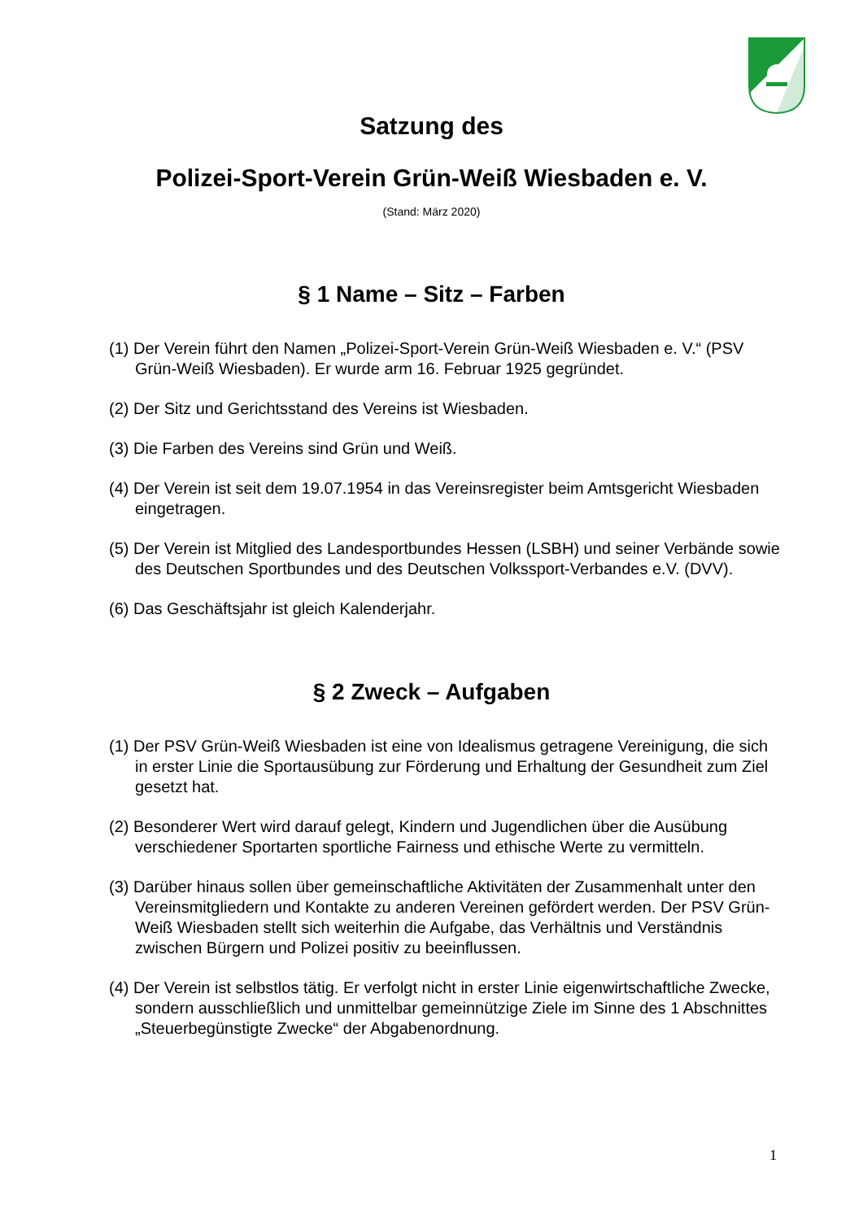Satzung des
Polizei-Sport-Verein Grün-Weiß Wiesbaden e. V.
(Stand: März 2020)
§ 1 Name – Sitz – Farben
(1) Der Verein führt den Namen „Polizei-Sport-Verein Grün-Weiß Wiesbaden e. V.“ (PSV Grün-Weiß Wiesbaden). Er wurde arm 16. Februar 1925 gegründet.
(2) Der Sitz und Gerichtsstand des Vereins ist Wiesbaden.
(3) Die Farben des Vereins sind Grün und Weiß.
(4) Der Verein ist seit dem 19.07.1954 in das Vereinsregister beim Amtsgericht Wiesbaden eingetragen.
(5) Der Verein ist Mitglied des Landesportbundes Hessen (LSBH) und seiner Verbände sowie des Deutschen Sportbundes und des Deutschen Volkssport-Verbandes e.V. (DVV).
(6) Das Geschäftsjahr ist gleich Kalenderjahr.
§ 2 Zweck – Aufgaben
(1) Der PSV Grün-Weiß Wiesbaden ist eine von Idealismus getragene Vereinigung, die sich in erster Linie die Sportausübung zur Förderung und Erhaltung der Gesundheit zum Ziel gesetzt hat.
(2) Besonderer Wert wird darauf gelegt, Kindern und Jugendlichen über die Ausübung verschiedener Sportarten sportliche Fairness und ethische Werte zu vermitteln.
(3) Darüber hinaus sollen über gemeinschaftliche Aktivitäten der Zusammenhalt unter den Vereinsmitgliedern und Kontakte zu anderen Vereinen gefördert werden. Der PSV Grün-Weiß Wiesbaden stellt sich weiterhin die Aufgabe, das Verhältnis und Verständnis zwischen Bürgern und Polizei positiv zu beeinflussen.
(4) Der Verein ist selbstlos tätig. Er verfolgt nicht in erster Linie eigenwirtschaftliche Zwecke, sondern ausschließlich und unmittelbar gemeinnützige Ziele im Sinne des 1 Abschnittes „Steuerbegünstigte Zwecke“ der Abgabenordnung.
1